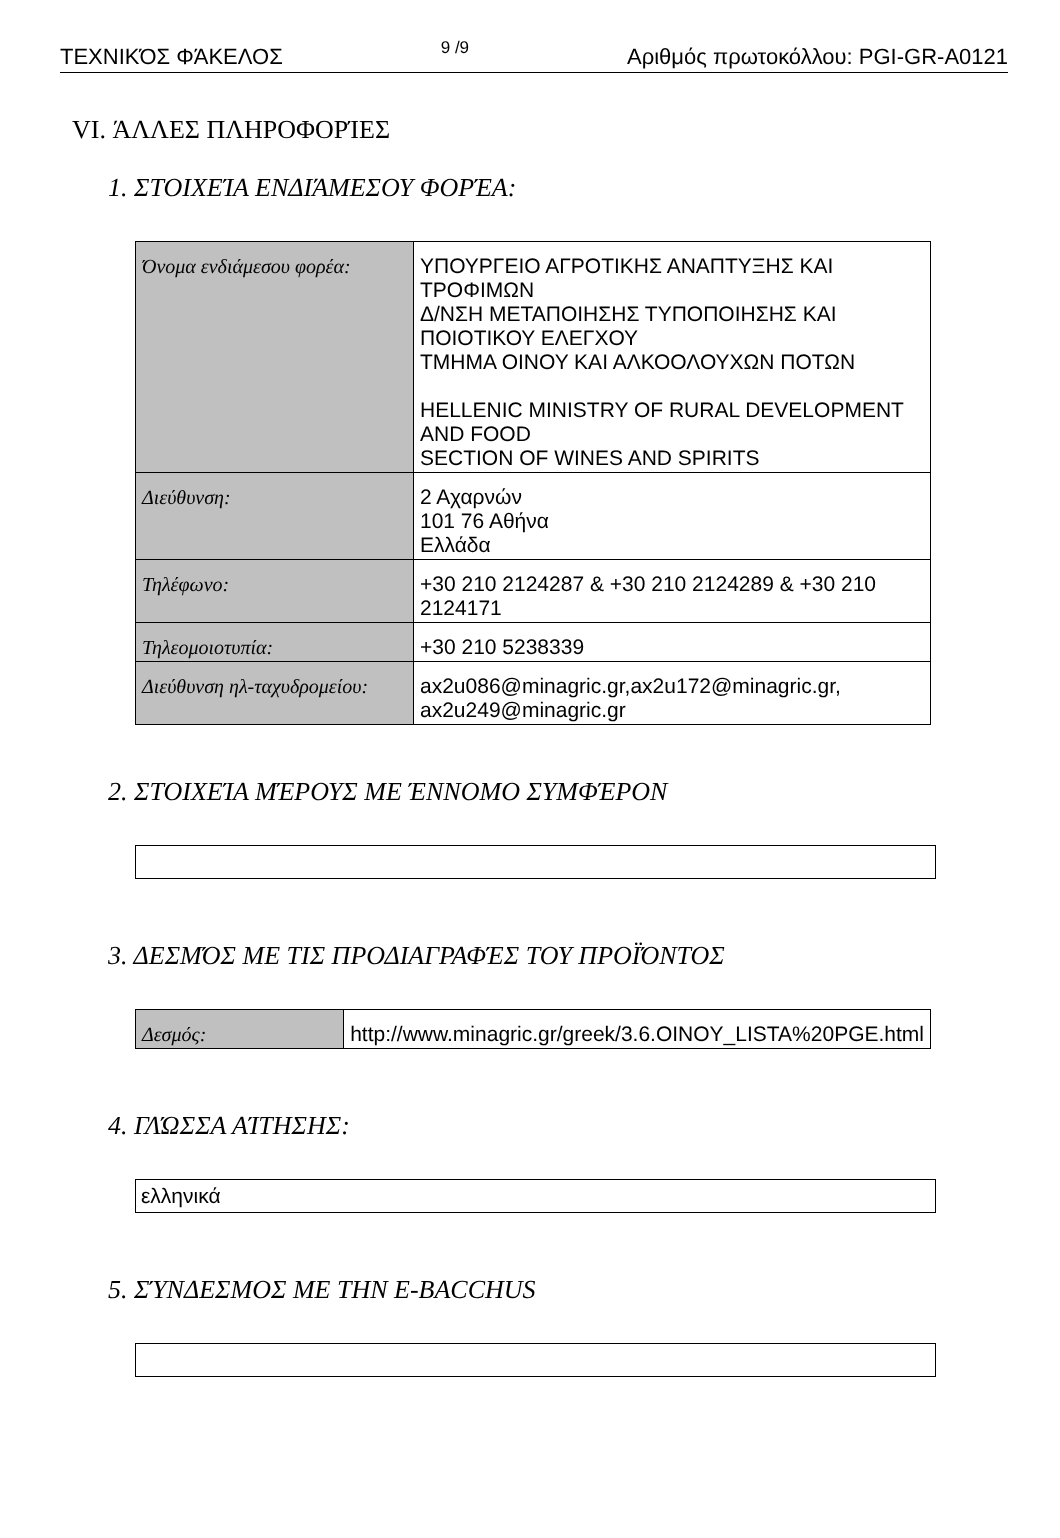ΤΕΧΝΙΚΌΣ ΦΆΚΕΛΟΣ 9 /9 Αριθμός πρωτοκόλλου: PGI-GR-A0121
VI. ΆΛΛΕΣ ΠΛΗΡΟΦΟΡΊΕΣ
1. ΣΤΟΙΧΕΊΑ ΕΝΔΙΆΜΕΣΟΥ ΦΟΡΈΑ:
| Όνομα ενδιάμεσου φορέα: | ΥΠΟΥΡΓΕΙΟ ΑΓΡΟΤΙΚΗΣ ΑΝΑΠΤΥΞΗΣ ΚΑΙ ΤΡΟΦΙΜΩΝ Δ/ΝΣΗ ΜΕΤΑΠΟΙΗΣΗΣ ΤΥΠΟΠΟΙΗΣΗΣ ΚΑΙ ΠΟΙΟΤΙΚΟΥ ΕΛΕΓΧΟΥ ΤΜΗΜΑ ΟΙΝΟΥ ΚΑΙ ΑΛΚΟΟΛΟΥΧΩΝ ΠΟΤΩΝ HELLENIC MINISTRY OF RURAL DEVELOPMENT AND FOOD SECTION OF WINES AND SPIRITS |
| Διεύθυνση: | 2 Αχαρνών 101 76 Αθήνα Ελλάδα |
| Τηλέφωνο: | +30 210 2124287 & +30 210 2124289 & +30 210 2124171 |
| Τηλεομοιοτυπία: | +30 210 5238339 |
| Διεύθυνση ηλ-ταχυδρομείου: | ax2u086@minagric.gr,ax2u172@minagric.gr, ax2u249@minagric.gr |
2. ΣΤΟΙΧΕΊΑ ΜΈΡΟΥΣ ΜΕ ΈΝΝΟΜΟ ΣΥΜΦΈΡΟΝ
3. ΔΕΣΜΌΣ ΜΕ ΤΙΣ ΠΡΟΔΙΑΓΡΑΦΈΣ ΤΟΥ ΠΡΟΪΌΝΤΟΣ
| Δεσμός: | http://www.minagric.gr/greek/3.6.OINOY_LISTA%20PGE.html |
4. ΓΛΏΣΣΑ ΑΊΤΗΣΗΣ:
ελληνικά
5. ΣΎΝΔΕΣΜΟΣ ΜΕ ΤΗΝ E-BACCHUS